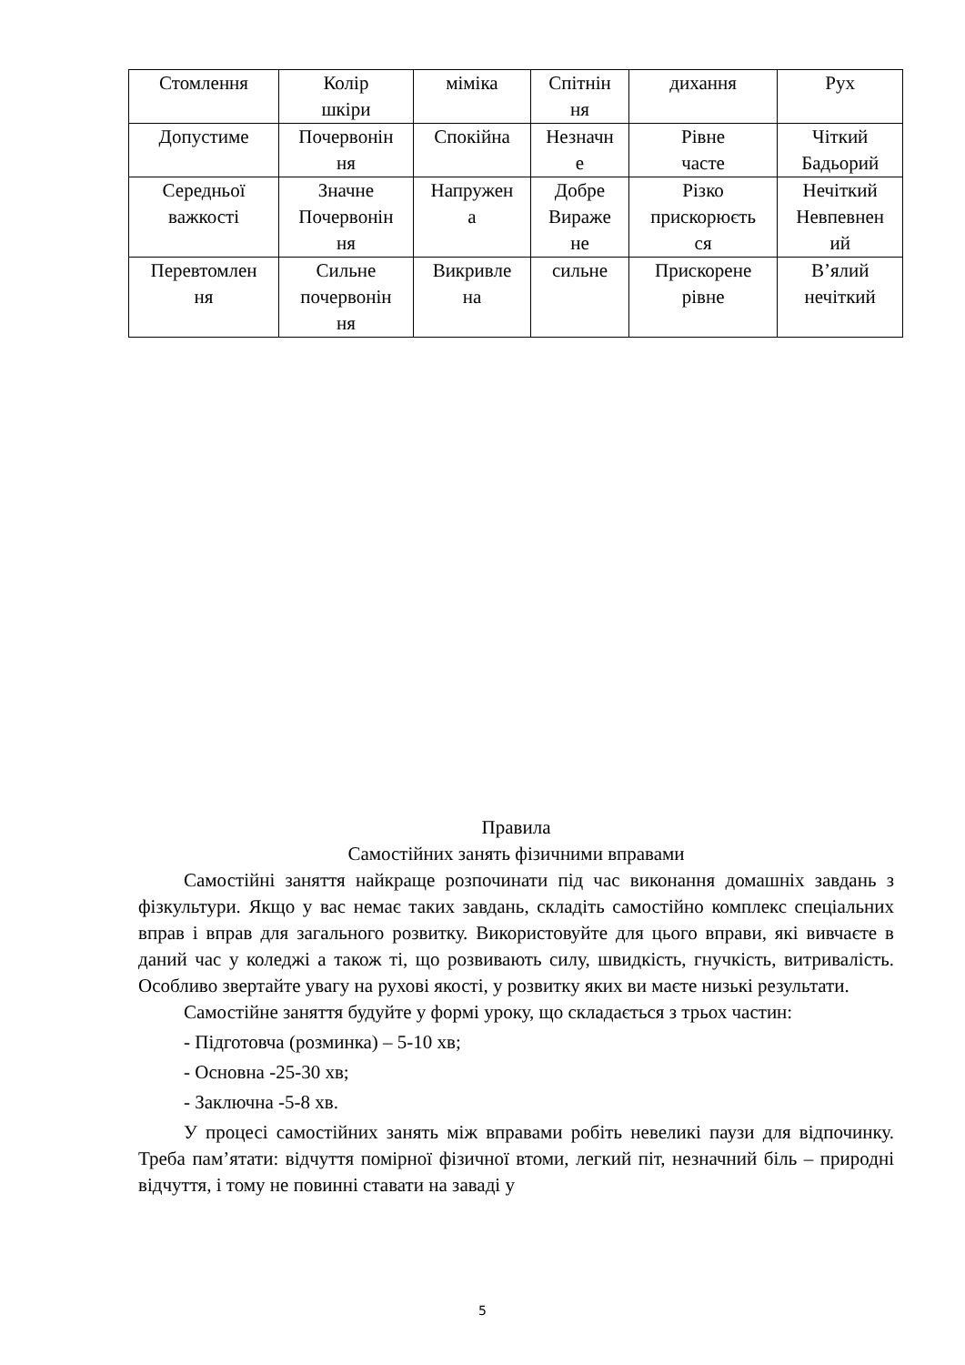| Стомлення | Колір шкіри | міміка | Спітнін ня | дихання | Рух |
| Допустиме | Почервонін ня | Спокійна | Незначн е | Рівне часте | Чіткий Бадьорий |
| Середньої важкості | Значне Почервонін ня | Напружен а | Добре Виражe не | Різко прискорюєть ся | Нечіткий Невпевнен ий |
| Перевтомлен ня | Сильне почервонін ня | Викривле на | сильне | Прискорене рівне | В’ялий нечіткий |
Правила
Самостійних занять фізичними вправами
Самостійні заняття найкраще розпочинати під час виконання домашніх завдань з фізкультури. Якщо у вас немає таких завдань, складіть самостійно комплекс спеціальних вправ і вправ для загального розвитку. Використовуйте для цього вправи, які вивчаєте в даний час у коледжі а також ті, що розвивають силу, швидкість, гнучкість, витривалість. Особливо звертайте увагу на рухові якості, у розвитку яких ви маєте низькі результати.
Самостійне заняття будуйте у формі уроку, що складається з трьох частин:
- Підготовча (розминка) – 5-10 хв;
- Основна -25-30 хв;
- Заключна -5-8 хв.
У процесі самостійних занять між вправами робіть невеликі паузи для відпочинку. Треба пам’ятати: відчуття помірної фізичної втоми, легкий піт, незначний біль – природні відчуття, і тому не повинні ставати на заваді у
5